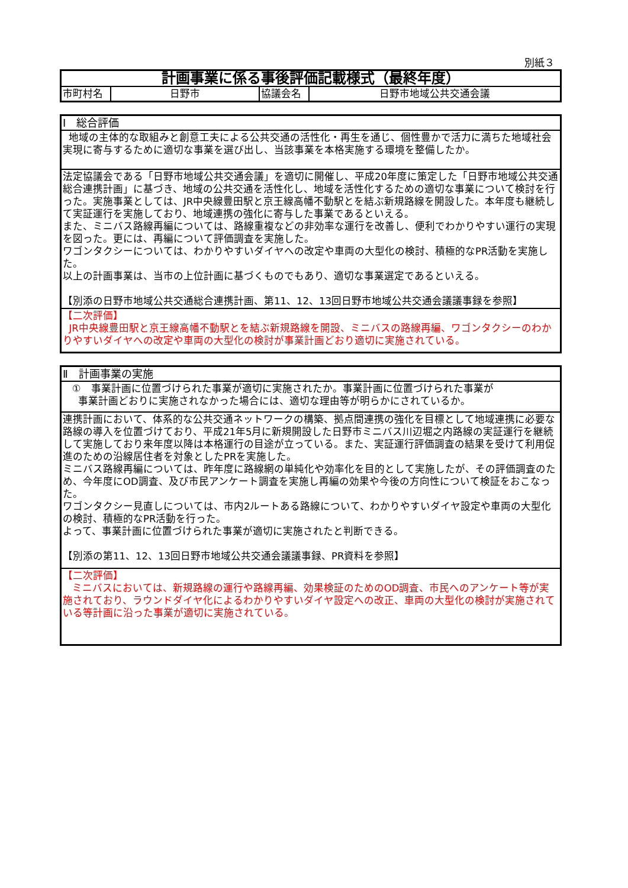別紙３
| 計画事業に係る事後評価記載様式（最終年度） | | | |
| 市町村名 | 日野市 | 協議会名 | 日野市地域公共交通会議 |
| Ⅰ 総合評価 |
| 地域の主体的な取組みと創意工夫による公共交通の活性化・再生を通じ、個性豊かで活力に満ちた地域社会実現に寄与するために適切な事業を選び出し、当該事業を本格実施する環境を整備したか。 |
| 法定協議会である「日野市地域公共交通会議」を適切に開催し、平成20年度に策定した「日野市地域公共交通総合連携計画」に基づき、地域の公共交通を活性化し、地域を活性化するための適切な事業について検討を行った。実施事業としては、JR中央線豊田駅と京王線高幡不動駅とを結ぶ新規路線を開設した。本年度も継続して実証運行を実施しており、地域連携の強化に寄与した事業であるといえる。 また、ミニバス路線再編については、路線重複などの非効率な運行を改善し、便利でわかりやすい運行の実現を図った。更には、再編について評価調査を実施した。 ワゴンタクシーについては、わかりやすいダイヤへの改定や車両の大型化の検討、積極的なPR活動を実施した。 以上の計画事業は、当市の上位計画に基づくものでもあり、適切な事業選定であるといえる。 【別添の日野市地域公共交通総合連携計画、第11、12、13回日野市地域公共交通会議議事録を参照】 |
| 【二次評価】 JR中央線豊田駅と京王線高幡不動駅とを結ぶ新規路線を開設、ミニバスの路線再編、ワゴンタクシーのわかりやすいダイヤへの改定や車両の大型化の検討が事業計画どおり適切に実施されている。 |
| Ⅱ 計画事業の実施 |
| ① 事業計画に位置づけられた事業が適切に実施されたか。事業計画に位置づけられた事業が 事業計画どおりに実施されなかった場合には、適切な理由等が明らかにされているか。 |
| 連携計画において、体系的な公共交通ネットワークの構築、拠点間連携の強化を目標として地域連携に必要な路線の導入を位置づけており、平成21年5月に新規開設した日野市ミニバス川辺堀之内路線の実証運行を継続して実施しており来年度以降は本格運行の目途が立っている。また、実証運行評価調査の結果を受けて利用促進のための沿線居住者を対象としたPRを実施した。 ミニバス路線再編については、昨年度に路線網の単純化や効率化を目的として実施したが、その評価調査のため、今年度にOD調査、及び市民アンケート調査を実施し再編の効果や今後の方向性について検証をおこなった。 ワゴンタクシー見直しについては、市内2ルートある路線について、わかりやすいダイヤ設定や車両の大型化の検討、積極的なPR活動を行った。 よって、事業計画に位置づけられた事業が適切に実施されたと判断できる。 【別添の第11、12、13回日野市地域公共交通会議議事録、PR資料を参照】 |
| 【二次評価】 ミニバスにおいては、新規路線の運行や路線再編、効果検証のためのOD調査、市民へのアンケート等が実施されており、ラウンドダイヤ化によるわかりやすいダイヤ設定への改正、車両の大型化の検討が実施されている等計画に沿った事業が適切に実施されている。 |